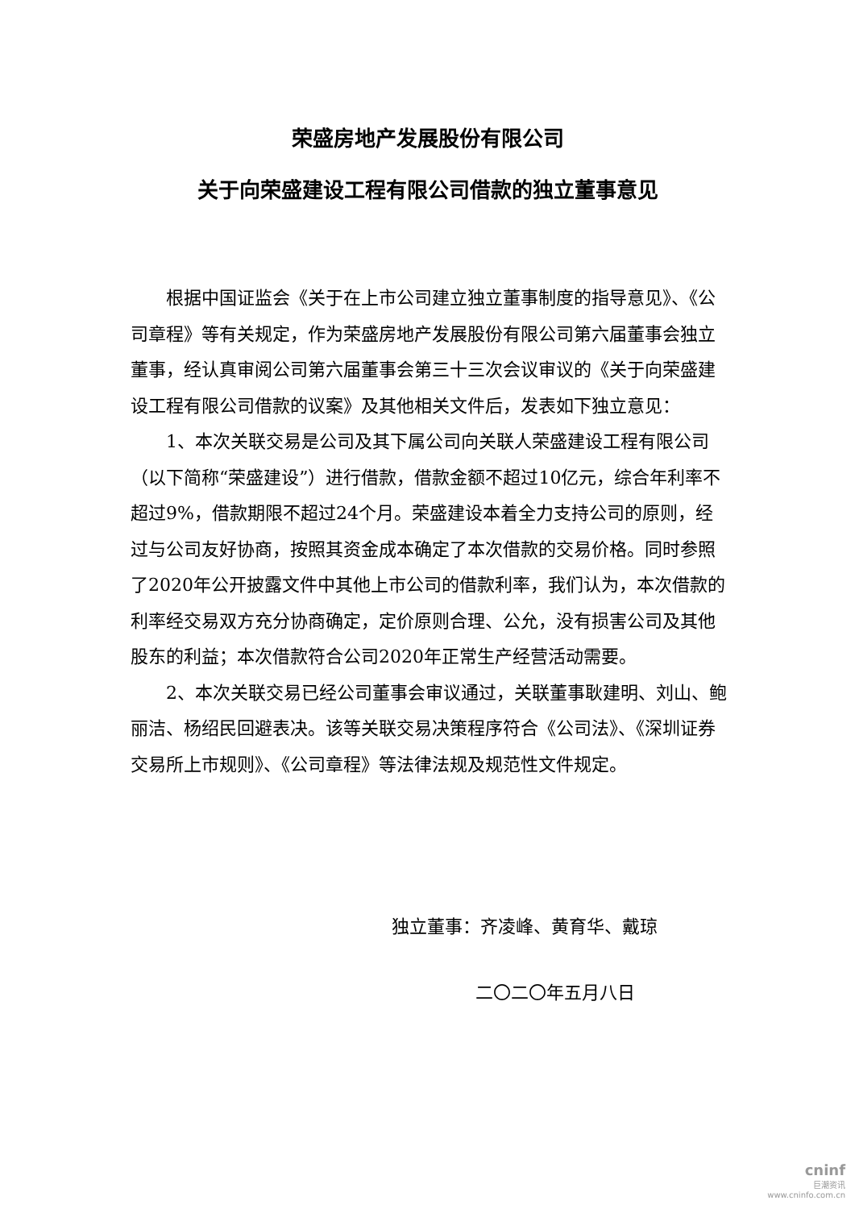荣盛房地产发展股份有限公司
关于向荣盛建设工程有限公司借款的独立董事意见
根据中国证监会《关于在上市公司建立独立董事制度的指导意见》、《公司章程》等有关规定，作为荣盛房地产发展股份有限公司第六届董事会独立董事，经认真审阅公司第六届董事会第三十三次会议审议的《关于向荣盛建设工程有限公司借款的议案》及其他相关文件后，发表如下独立意见：
1、本次关联交易是公司及其下属公司向关联人荣盛建设工程有限公司（以下简称“荣盛建设”）进行借款，借款金额不超过10亿元，综合年利率不超过9%，借款期限不超过24个月。荣盛建设本着全力支持公司的原则，经过与公司友好协商，按照其资金成本确定了本次借款的交易价格。同时参照了2020年公开披露文件中其他上市公司的借款利率，我们认为，本次借款的利率经交易双方充分协商确定，定价原则合理、公允，没有损害公司及其他股东的利益；本次借款符合公司2020年正常生产经营活动需要。
2、本次关联交易已经公司董事会审议通过，关联董事耿建明、刘山、鲍丽洁、杨绍民回避表决。该等关联交易决策程序符合《公司法》、《深圳证券交易所上市规则》、《公司章程》等法律法规及规范性文件规定。
独立董事：齐凌峰、黄育华、戴琼
二〇二〇年五月八日
cninf
巨潮资讯
www.cninfo.com.cn